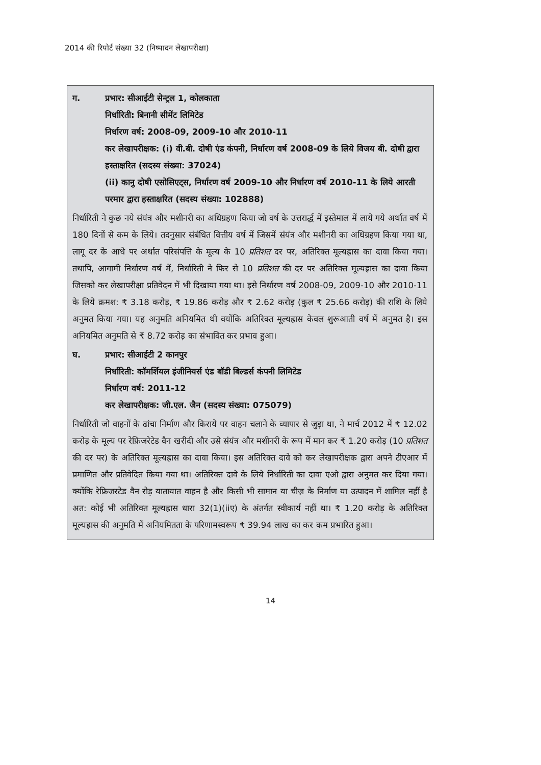2014 की रिपोर्ट संख्या 32 (निष्पादन लेखापरीक्षा)
ग. प्रभार: सीआईटी सेन्ट्रल 1, कोलकाता
निर्धारिती: बिनानी सीमेंट लिमिटेड
निर्धारण वर्ष: 2008-09, 2009-10 और 2010-11
कर लेखापरीक्षक: (i) वी.बी. दोषी एंड कंपनी, निर्धारण वर्ष 2008-09 के लिये विजय बी. दोषी द्वारा हस्ताक्षरित (सदस्य संख्या: 37024)
(ii) कानु दोषी एसोसिएट्स, निर्धारण वर्ष 2009-10 और निर्धारण वर्ष 2010-11 के लिये आरती परमार द्वारा हस्ताक्षरित (सदस्य संख्या: 102888)
निर्धारिती ने कुछ नये संयंत्र और मशीनरी का अधिग्रहण किया जो वर्ष के उत्तरार्द्ध में इस्तेमाल में लाये गये अर्थात वर्ष में 180 दिनों से कम के लिये। तदनुसार संबंधित वित्तीय वर्ष में जिसमें संयंत्र और मशीनरी का अधिग्रहण किया गया था, लागू दर के आधे पर अर्थात परिसंपत्ति के मूल्य के 10 प्रतिशत दर पर, अतिरिक्त मूल्यह्रास का दावा किया गया। तथापि, आगामी निर्धारण वर्ष में, निर्धारिती ने फिर से 10 प्रतिशत की दर पर अतिरिक्त मूल्यह्रास का दावा किया जिसको कर लेखापरीक्षा प्रतिवेदन में भी दिखाया गया था। इसे निर्धारण वर्ष 2008-09, 2009-10 और 2010-11 के लिये क्रमश: ₹ 3.18 करोड़, ₹ 19.86 करोड़ और ₹ 2.62 करोड़ (कुल ₹ 25.66 करोड़) की राशि के लिये अनुमत किया गया। यह अनुमति अनियमित थी क्योंकि अतिरिक्त मूल्यह्रास केवल शुरूआती वर्ष में अनुमत है। इस अनियमित अनुमति से ₹ 8.72 करोड़ का संभावित कर प्रभाव हुआ।
घ. प्रभार: सीआईटी 2 कानपुर
निर्धारिती: कॉमर्शियल इंजीनियर्स एंड बॉडी बिल्डर्स कंपनी लिमिटेड
निर्धारण वर्ष: 2011-12
कर लेखापरीक्षक: जी.एल. जैन (सदस्य संख्या: 075079)
निर्धारिती जो वाहनों के ढांचा निर्माण और किराये पर वाहन चलाने के व्यापार से जुड़ा था, ने मार्च 2012 में ₹ 12.02 करोड़ के मूल्य पर रेफ्रिजरेटेड वैन खरीदी और उसे संयंत्र और मशीनरी के रूप में मान कर ₹ 1.20 करोड़ (10 प्रतिशत की दर पर) के अतिरिक्त मूल्यह्रास का दावा किया। इस अतिरिक्त दावे को कर लेखापरीक्षक द्वारा अपने टीएआर में प्रमाणित और प्रतिवेदित किया गया था। अतिरिक्त दावे के लिये निर्धारिती का दावा एओ द्वारा अनुमत कर दिया गया। क्योंकि रेफ्रिजरटेड वैन रोड़ यातायात वाहन है और किसी भी सामान या चीज़ के निर्माण या उत्पादन में शामिल नहीं है अत: कोई भी अतिरिक्त मूल्यह्रास धारा 32(1)(iiए) के अंतर्गत स्वीकार्य नहीं था। ₹ 1.20 करोड़ के अतिरिक्त मूल्यह्रास की अनुमति में अनियमितता के परिणामस्वरूप ₹ 39.94 लाख का कर कम प्रभारित हुआ।
14